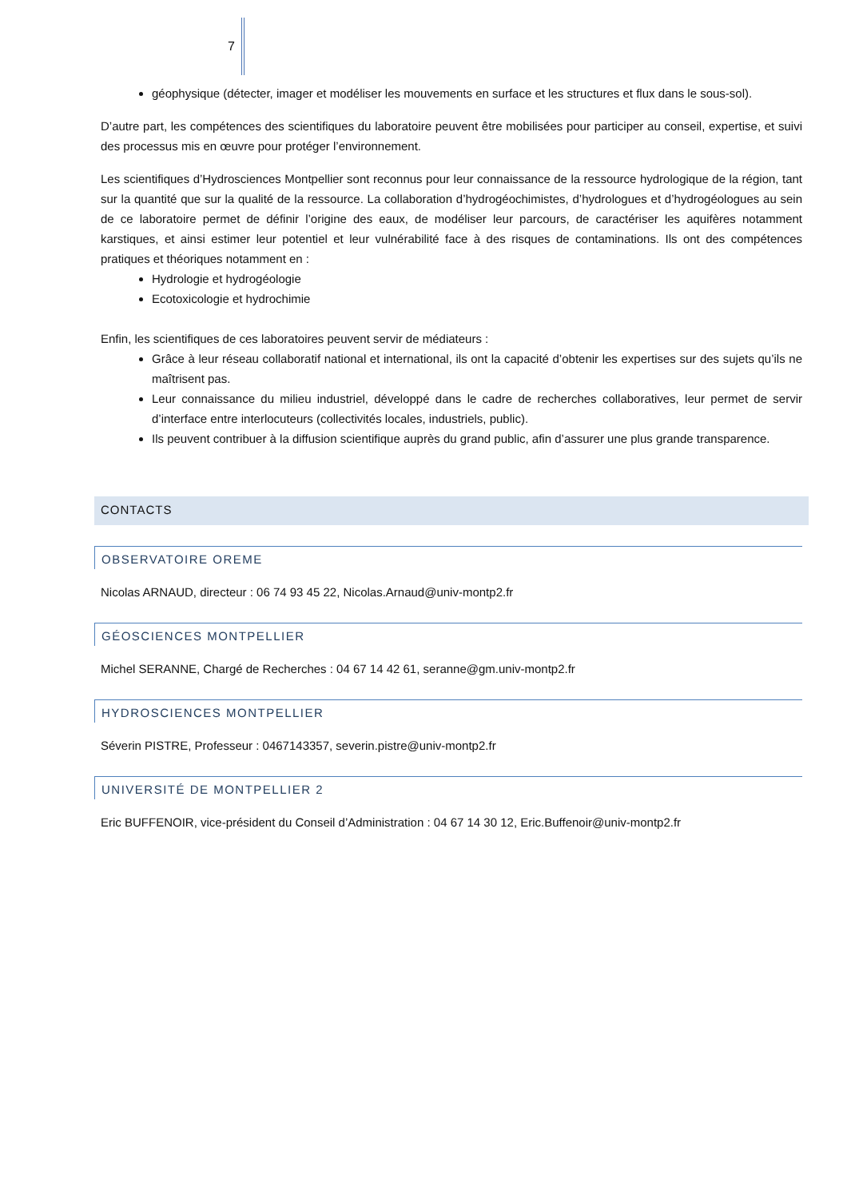7
géophysique (détecter, imager et modéliser les mouvements en surface et les structures et flux dans le sous-sol).
D’autre part, les compétences des scientifiques du laboratoire peuvent être mobilisées pour participer au conseil, expertise, et suivi des processus mis en œuvre pour protéger l’environnement.
Les scientifiques d’Hydrosciences Montpellier sont reconnus pour leur connaissance de la ressource hydrologique de la région, tant sur la quantité que sur la qualité de la ressource. La collaboration d’hydrogéochimistes, d’hydrologues et d’hydrogéologues au sein de ce laboratoire permet de définir l’origine des eaux, de modéliser leur parcours, de caractériser les aquifères notamment karstiques, et ainsi estimer leur potentiel et leur vulnérabilité face à des risques de contaminations. Ils ont des compétences pratiques et théoriques notamment en :
Hydrologie et hydrogéologie
Ecotoxicologie et hydrochimie
Enfin, les scientifiques de ces laboratoires peuvent servir de médiateurs :
Grâce à leur réseau collaboratif national et international, ils ont la capacité d’obtenir les expertises sur des sujets qu’ils ne maîtrisent pas.
Leur connaissance du milieu industriel, développé dans le cadre de recherches collaboratives, leur permet de servir d’interface entre interlocuteurs (collectivités locales, industriels, public).
Ils peuvent contribuer à la diffusion scientifique auprès du grand public, afin d’assurer une plus grande transparence.
CONTACTS
OBSERVATOIRE OREME
Nicolas ARNAUD, directeur : 06 74 93 45 22, Nicolas.Arnaud@univ-montp2.fr
GÉOSCIENCES MONTPELLIER
Michel SERANNE, Chargé de Recherches : 04 67 14 42 61, seranne@gm.univ-montp2.fr
HYDROSCIENCES MONTPELLIER
Séverin PISTRE, Professeur : 0467143357, severin.pistre@univ-montp2.fr
UNIVERSITÉ DE MONTPELLIER 2
Eric BUFFENOIR, vice-président du Conseil d’Administration : 04 67 14 30 12, Eric.Buffenoir@univ-montp2.fr